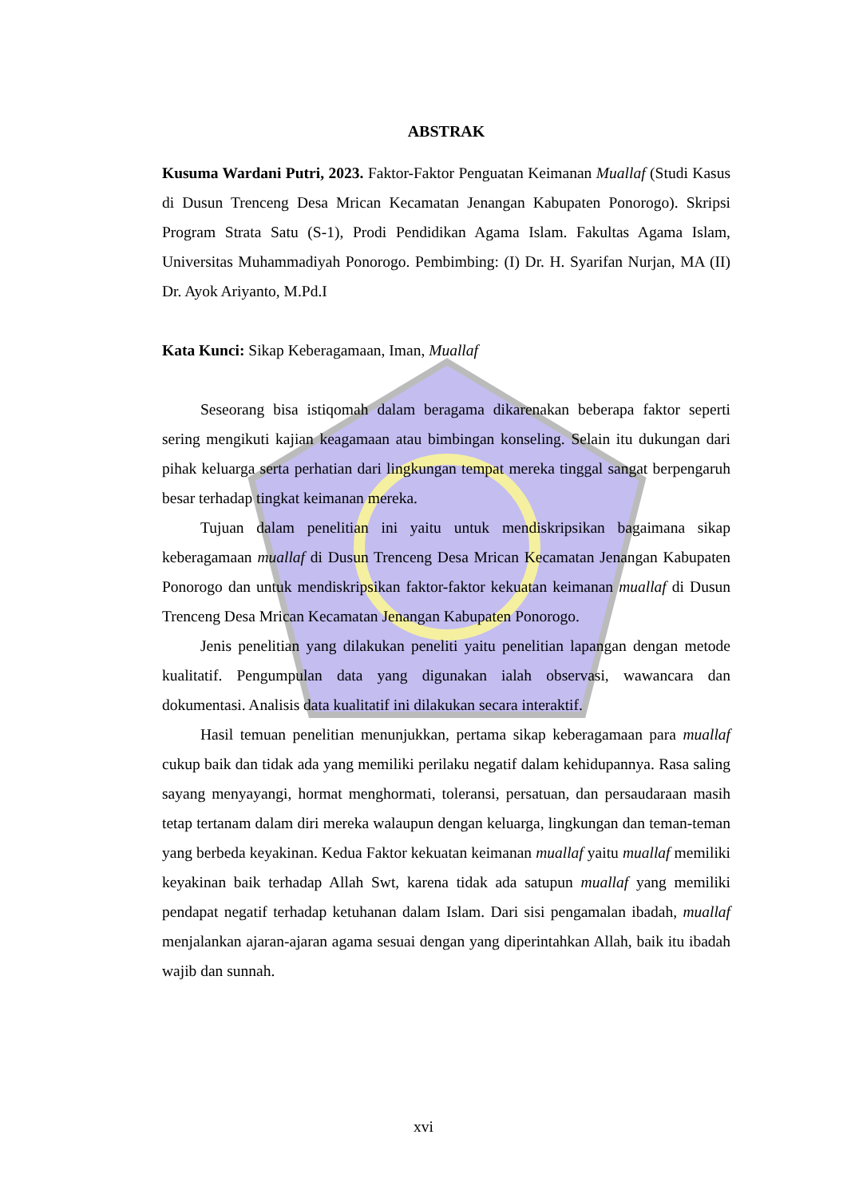ABSTRAK
Kusuma Wardani Putri, 2023. Faktor-Faktor Penguatan Keimanan Muallaf (Studi Kasus di Dusun Trenceng Desa Mrican Kecamatan Jenangan Kabupaten Ponorogo). Skripsi Program Strata Satu (S-1), Prodi Pendidikan Agama Islam. Fakultas Agama Islam, Universitas Muhammadiyah Ponorogo. Pembimbing: (I) Dr. H. Syarifan Nurjan, MA (II) Dr. Ayok Ariyanto, M.Pd.I
Kata Kunci: Sikap Keberagamaan, Iman, Muallaf
Seseorang bisa istiqomah dalam beragama dikarenakan beberapa faktor seperti sering mengikuti kajian keagamaan atau bimbingan konseling. Selain itu dukungan dari pihak keluarga serta perhatian dari lingkungan tempat mereka tinggal sangat berpengaruh besar terhadap tingkat keimanan mereka.
Tujuan dalam penelitian ini yaitu untuk mendiskripsikan bagaimana sikap keberagamaan muallaf di Dusun Trenceng Desa Mrican Kecamatan Jenangan Kabupaten Ponorogo dan untuk mendiskripsikan faktor-faktor kekuatan keimanan muallaf di Dusun Trenceng Desa Mrican Kecamatan Jenangan Kabupaten Ponorogo.
Jenis penelitian yang dilakukan peneliti yaitu penelitian lapangan dengan metode kualitatif. Pengumpulan data yang digunakan ialah observasi, wawancara dan dokumentasi. Analisis data kualitatif ini dilakukan secara interaktif.
Hasil temuan penelitian menunjukkan, pertama sikap keberagamaan para muallaf cukup baik dan tidak ada yang memiliki perilaku negatif dalam kehidupannya. Rasa saling sayang menyayangi, hormat menghormati, toleransi, persatuan, dan persaudaraan masih tetap tertanam dalam diri mereka walaupun dengan keluarga, lingkungan dan teman-teman yang berbeda keyakinan. Kedua Faktor kekuatan keimanan muallaf yaitu muallaf memiliki keyakinan baik terhadap Allah Swt, karena tidak ada satupun muallaf yang memiliki pendapat negatif terhadap ketuhanan dalam Islam. Dari sisi pengamalan ibadah, muallaf menjalankan ajaran-ajaran agama sesuai dengan yang diperintahkan Allah, baik itu ibadah wajib dan sunnah.
xvi